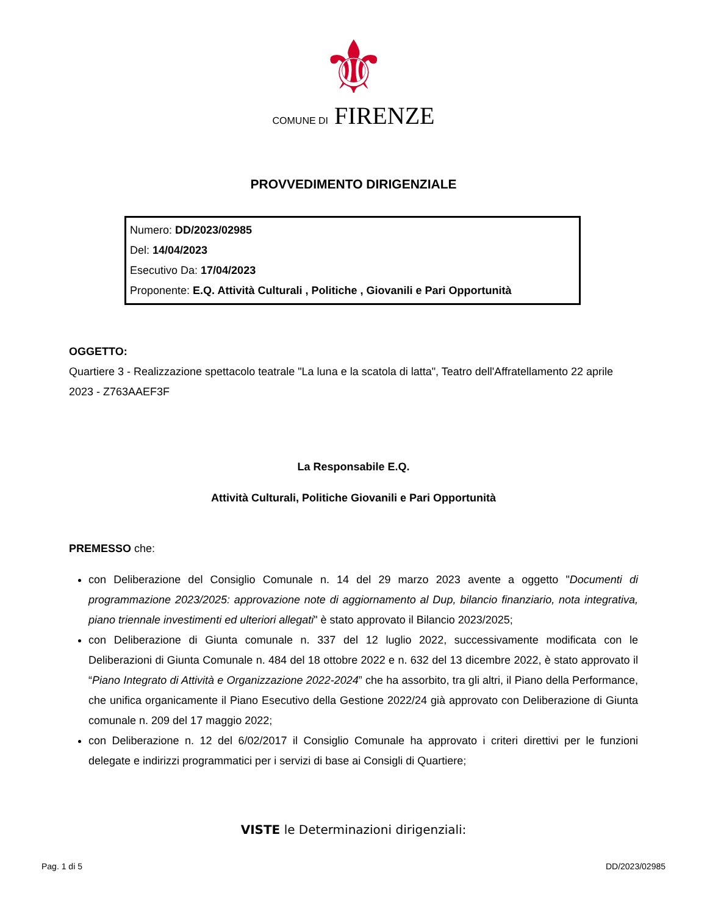⚜
COMUNE DI FIRENZE
PROVVEDIMENTO DIRIGENZIALE
Numero: DD/2023/02985
Del: 14/04/2023
Esecutivo Da: 17/04/2023
Proponente: E.Q. Attività Culturali , Politiche , Giovanili e Pari Opportunità
OGGETTO:
Quartiere 3 - Realizzazione spettacolo teatrale "La luna e la scatola di latta", Teatro dell'Affratellamento 22 aprile 2023 - Z763AAEF3F
La Responsabile E.Q.
Attività Culturali, Politiche Giovanili e Pari Opportunità
PREMESSO che:
con Deliberazione del Consiglio Comunale n. 14 del 29 marzo 2023 avente a oggetto "Documenti di programmazione 2023/2025: approvazione note di aggiornamento al Dup, bilancio finanziario, nota integrativa, piano triennale investimenti ed ulteriori allegati" è stato approvato il Bilancio 2023/2025;
con Deliberazione di Giunta comunale n. 337 del 12 luglio 2022, successivamente modificata con le Deliberazioni di Giunta Comunale n. 484 del 18 ottobre 2022 e n. 632 del 13 dicembre 2022, è stato approvato il “Piano Integrato di Attività e Organizzazione 2022-2024” che ha assorbito, tra gli altri, il Piano della Performance, che unifica organicamente il Piano Esecutivo della Gestione 2022/24 già approvato con Deliberazione di Giunta comunale n. 209 del 17 maggio 2022;
con Deliberazione n. 12 del 6/02/2017 il Consiglio Comunale ha approvato i criteri direttivi per le funzioni delegate e indirizzi programmatici per i servizi di base ai Consigli di Quartiere;
VISTE le Determinazioni dirigenziali:
Pag. 1 di 5 DD/2023/02985